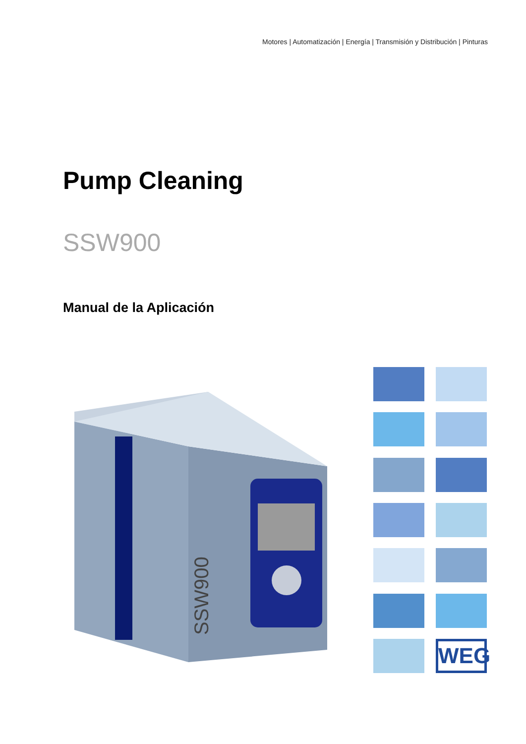Motores | Automatización | Energía | Transmisión y Distribución | Pinturas
Pump Cleaning
SSW900
Manual de la Aplicación
SSW900
WEG